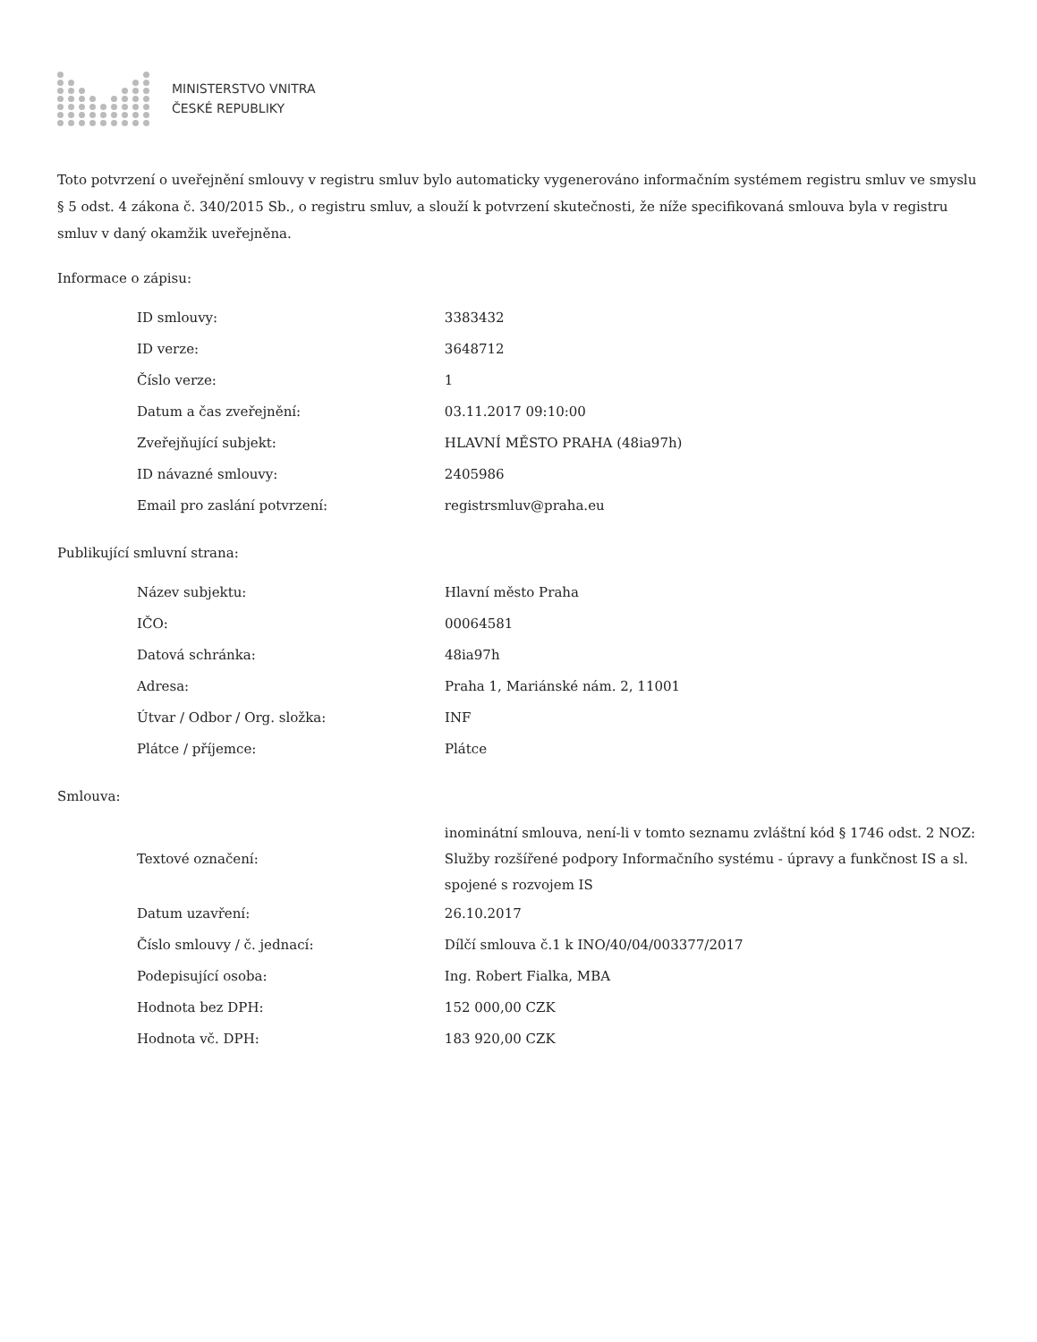MINISTERSTVO VNITRA
ČESKÉ REPUBLIKY
Toto potvrzení o uveřejnění smlouvy v registru smluv bylo automaticky vygenerováno informačním systémem registru smluv ve smyslu § 5 odst. 4 zákona č. 340/2015 Sb., o registru smluv, a slouží k potvrzení skutečnosti, že níže specifikovaná smlouva byla v registru smluv v daný okamžik uveřejněna.
Informace o zápisu:
| ID smlouvy: | 3383432 |
| ID verze: | 3648712 |
| Číslo verze: | 1 |
| Datum a čas zveřejnění: | 03.11.2017 09:10:00 |
| Zveřejňující subjekt: | HLAVNÍ MĚSTO PRAHA (48ia97h) |
| ID návazné smlouvy: | 2405986 |
| Email pro zaslání potvrzení: | registrsmluv@praha.eu |
Publikující smluvní strana:
| Název subjektu: | Hlavní město Praha |
| IČO: | 00064581 |
| Datová schránka: | 48ia97h |
| Adresa: | Praha 1, Mariánské nám. 2, 11001 |
| Útvar / Odbor / Org. složka: | INF |
| Plátce / příjemce: | Plátce |
Smlouva:
| Textové označení: | inominátní smlouva, není-li v tomto seznamu zvláštní kód § 1746 odst. 2 NOZ: Služby rozšířené podpory Informačního systému - úpravy a funkčnost IS a sl. spojené s rozvojem IS |
| Datum uzavření: | 26.10.2017 |
| Číslo smlouvy / č. jednací: | Dílčí smlouva č.1 k INO/40/04/003377/2017 |
| Podepisující osoba: | Ing. Robert Fialka, MBA |
| Hodnota bez DPH: | 152 000,00 CZK |
| Hodnota vč. DPH: | 183 920,00 CZK |